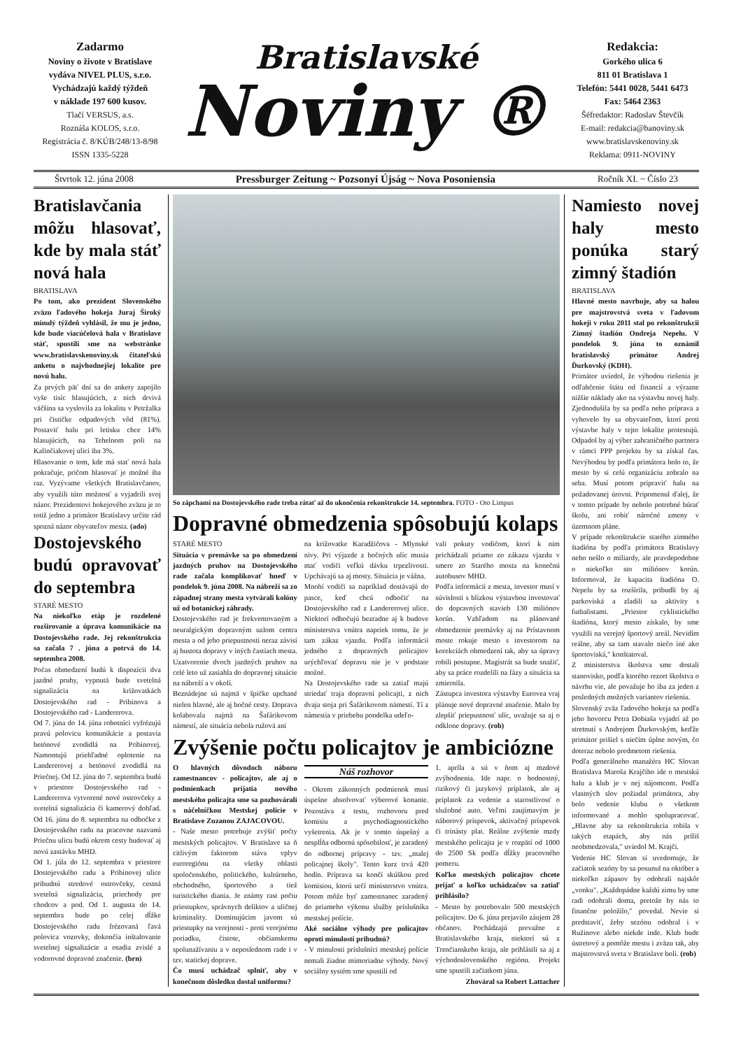Zadarmo
Noviny o živote v Bratislave
vydáva NIVEL PLUS, s.r.o.
Vychádzajú každý týždeň
v náklade 197 600 kusov.
Tlačí VERSUS, a.s.
Roznáša KOLOS, s.r.o.
Registrácia č. 8/KÚB/248/13-8/98
ISSN 1335-5228
Bratislavské
Noviny ®
Redakcia:
Gorkého ulica 6
811 01 Bratislava 1
Telefón: 5441 0028, 5441 6473
Fax: 5464 2363
Šéfredaktor: Radoslav Števčík
E-mail: redakcia@banoviny.sk
www.bratislavskenoviny.sk
Reklama: 0911-NOVINY
Štvrtok 12. júna 2008 Pressburger Zeitung ~ Pozsonyi Újság ~ Nova Posoniensia Ročník XI. ~ Číslo 23
Bratislavčania môžu hlasovať, kde by mala stáť nová hala
BRATISLAVA
Po tom, ako prezident Slovenského zväzu ľadového hokeja Juraj Široký minulý týždeň vyhlásil, že mu je jedno, kde bude viacúčelová hala v Bratislave stáť, spustili sme na webstránke www.bratislavskenoviny.sk čitateľskú anketu o najvhodnejšej lokalite pre novú halu.
Za prvých päť dní sa do ankety zapojilo vyše tisíc hlasujúcich, z nich drvivá väčšina sa vyslovila za lokalitu v Petržalka pri čističke odpadových vôd (81%). Postaviť halu pri letisku chce 14% hlasujúcich, na Tehelnom poli na Kalinčiakovej ulici iba 3%.
Hlasovanie o tom, kde má stať nová hala pokračuje, pričom hlasovať je možné iba raz. Vyzývame všetkých Bratislavčanov, aby využili túto možnosť a vyjadrili svoj názor. Prezidentovi hokejového zväzu je to totiž jedno a primátor Bratislavy určite rád spozná názor obyvateľov mesta. (ado)
Dostojevského budú opravovať do septembra
STARÉ MESTO
Na niekoľko etáp je rozdelené rozširovanie a úprava komunikácie na Dostojevského rade. Jej rekonštrukcia sa začala 7 . júna a potrvá do 14. septembra 2008.
Počas obmedzení budú k dispozícii dva jazdné pruhy, vypnutá bude svetelná signalizácia na križovatkách Dostojevského rad - Pribinova a Dostojevského rad - Landererova.
Od 7. júna do 14. júna robotníci vyfrézujú pravú polovicu komunikácie a postavia betónové zvodidlá na Pribinovej. Namontujú priehľadné oplotenie na Landererovej a betónové zvodidlá na Priečnej. Od 12. júna do 7. septembra budú v priestore Dostojevského rad - Landererova vytvorené nové ostrovčeky a svetelná signalizácia či kamerový dohľad. Od 16. júna do 8. septembra na odbočke z Dostojevského radu na pracovne nazvanú Priečnu ulicu budú okrem cesty budovať aj novú zastávku MHD.
Od 1. júla do 12. septembra v priestore Dostojevského radu a Pribinovej ulice pribudnú stredové ostrovčeky, cestná svetelná signalizácia, priechody pre chodcov a pod. Od 1. augusta do 14. septembra bude po celej dĺžke Dostojevského radu frézovaná ľavá polovica vozovky, dokončia inštalovanie svetelnej signalizácie a osadia zvislé a vodorovné dopravné značenie. (brn)
So zápchami na Dostojevského rade treba rátať až do ukončenia rekonštrukcie 14. septembra. FOTO - Oto Limpus
Dopravné obmedzenia spôsobujú kolaps
STARÉ MESTO
Situácia v premávke sa po obmedzení jazdných pruhov na Dostojevského rade začala komplikovať hneď v pondelok 9. júna 2008. Na nábreží sa zo západnej strany mesta vytvárali kolóny už od botanickej záhrady.
Dostojevského rad je frekventovaným a neuralgickým dopravným uzlom centra mesta a od jeho priepustnosti neraz závisí aj hustota dopravy v iných častiach mesta. Uzatvorenie dvoch jazdných pruhov na celé leto už zasiahla do dopravnej situácie na nábreží a v okolí.
Beznádejne sú najmä v špičke upchané nielen hlavné, ale aj bočné cesty. Doprava kolabovala najmä na Šafárikovom námestí, ale situácia nebola ružová ani
na križovatke Karadžičova - Mlynské nivy. Pri výjazde z bočných ulíc musia mať vodiči veľkú dávku trpezlivosti. Upchávajú sa aj mosty. Situácia je vážna.
Mnohí vodiči sa napríklad dostávajú do pasce, keď chcú odbočiť na Dostojevského rad z Landererovej ulice. Niektorí odbočujú bezradne aj k budove ministerstva vnútra napriek tomu, že je tam zákaz vjazdu. Podľa informácií jedného z dopravných policajtov urýchľovať dopravu nie je v podstate možné.
Na Dostojevského rade sa zatiaľ majú striedať traja dopravní policajti, z nich dvaja stoja pri Šafárikovom námestí. Tí z námestia v priebehu pondelka udeľo-
vali pokuty vodičom, ktorí k nim prichádzali priamo zo zákazu vjazdu v smere zo Starého mosta na konečnú autobusov MHD.
Podľa informácií z mesta, investor musí v súvislosti s blízkou výstavbou investovať do dopravných stavieb 130 miliónov korún. Vzhľadom na plánované obmedzenie premávky aj na Prístavnom moste rokuje mesto s investorom na korekciách obmedzení tak, aby sa úpravy robili postupne. Magistrát sa bude snažiť, aby sa práce rozdelili na fázy a situácia sa zmiernila.
Zástupca investora výstavby Eurovea vraj plánuje nové dopravné značenie. Malo by zlepšiť priepustnosť ulíc, uvažuje sa aj o odklone dopravy. (rob)
Zvýšenie počtu policajtov je ambiciózne
O hlavných dôvodoch náboru zamestnancov - policajtov, ale aj o podmienkach prijatia nového mestského policajta sme sa pozhovárali s náčelníčkou Mestskej polície v Bratislave Zuzanou ZAJACOVOU.
- Naše mesto potrebuje zvýšiť počty mestských policajtov. V Bratislave sa ň citlivým faktorom stáva vplyv euroregiónu na všetky oblasti spoločenského, politického, kultúrneho, obchodného, športového a tiež turistického diania. Je známy rast počtu priestupkov, správnych deliktov a uličnej kriminality. Dominujúcim javom sú priestupky na verejnosti - proti verejnému poriadku, čistote, občianskemu spolunažívaniu a v neposlednom rade i v tzv. statickej doprave.
Čo musí uchádzač splniť, aby v konečnom dôsledku dostal uniformu?
Náš rozhovor
- Okrem zákonných podmienok musí úspešne absolvovať výberové konanie. Pozostáva z testu, rozhovoru pred komisiu a psychodiagnostického vyšetrenia. Ak je v tomto úspešný a nesplĺňa odbornú spôsobilosť, je zaradený do odbornej prípravy - tzv. „malej policajnej školy". Tento kurz trvá 420 hodín. Príprava sa končí skúškou pred komisiou, ktorú určí ministerstvo vnútra. Potom môže byť zamestnanec zaradený do priameho výkonu služby príslušníka mestskej polície.
Aké sociálne výhody pre policajtov oproti minulosti pribudnú?
- V minulosti príslušníci mestskej polície nemali žiadne mimoriadne výhody. Nový sociálny systém sme spustili od
1. apríla a sú v ňom aj mzdové zvýhodnenia. Ide napr. o hodnostný, rizikový či jazykový príplatok, ale aj príplatok za vedenie a starostlivosť o služobné auto. Veľmi zaujímavým je náborový príspevok, aktivačný príspevok či trinásty plat. Reálne zvýšenie mzdy mestského policajta je v rozpätí od 1000 do 2500 Sk podľa dĺžky pracovného pomeru.
Koľko mestských policajtov chcete prijať a koľko uchádzačov sa zatiaľ prihlásilo?
- Mesto by potrebovalo 500 mestských policajtov. Do 6. júna prejavilo záujem 28 občanov. Pochádzajú prevažne z Bratislavského kraja, niektorí sú z Trenčianskeho kraja, ale prihlásili sa aj z východoslovenského regiónu. Projekt sme spustili začiatkom júna.
Zhováral sa Robert Lattacher
Namiesto novej haly mesto ponúka starý zimný štadión
BRATISLAVA
Hlavné mesto navrhuje, aby sa halou pre majstrovstvá sveta v ľadovom hokeji v roku 2011 stal po rekonštrukcii Zimný štadión Ondreja Nepelu. V pondelok 9. júna to oznámil bratislavský primátor Andrej Ďurkovský (KDH).
Primátor uviedol, že výhodou riešenia je odľahčenie štátu od financií a výrazne nižšie náklady ako na výstavbu novej haly. Zjednodušila by sa podľa neho príprava a vyhovelo by sa obyvateľom, ktorí proti výstavbe haly v tejto lokalite protestujú. Odpadol by aj výber zahraničného partnera v rámci PPP projektu by sa získal čas. Nevýhodou by podľa primátora bolo to, že mesto by si celú organizáciu zobralo na seba. Musí potom pripraviť halu na požadovanej úrovni. Pripomenul ďalej, že v tomto prípade by nebolo potrebné búrať školu, ani robiť náročné zmeny v územnom pláne.
V prípade rekonštrukcie starého zimného štadióna by podľa primátora Bratislavy neho nešlo o miliardy, ale pravdepodobne o niekoľko sto miliónov korún. Informoval, že kapacita štadióna O. Nepelu by sa rozšírila, pribudli by aj parkoviská a zladili sa aktivity s futbalistami. „Priestor cyklistického štadióna, ktorý mesto získalo, by sme využili na verejný športový areál. Nevidím reálne, aby sa tam stavalo niečo iné ako športoviská," konštatoval.
Z ministerstva školstva sme dostali stanovisko, podľa ktorého rezort školstva o návrhu vie, ale považuje ho iba za jeden z posledných možných variantov riešenia.
Slovenský zväz ľadového hokeja sa podľa jeho hovorcu Petra Dobiaša vyjadrí až po stretnutí s Andrejom Ďurkovským, keďže primátor prišiel s niečím úplne novým, čo doteraz nebolo predmetom riešenia.
Podľa generálneho manažéra HC Slovan Bratislava Maroša Krajčiho ide o mestskú halu a klub je v nej nájomcom. Podľa vlastných slov požiadal primátora, aby bolo vedenie klubu o všetkom informované a mohlo spolupracovať. „Hlavne aby sa rekonštrukcia robila v takých etapách, aby nás príliš neobmedzovala," uviedol M. Krajči.
Vedenie HC Slovan si uvedomuje, že začiatok sezóny by sa posunul na október a niekoľko zápasov by odohrali najskôr „vonku". „Každopádne každú zimu by sme radi odohrali doma, pretože by nás to finančne položilo," povedal. Nevie si predstaviť, žeby sezónu odohral i v Ružinove alebo niekde inde. Klub bude ústretový a pomôže mestu i zväzu tak, aby majstrovstvá sveta v Bratislave boli. (rob)